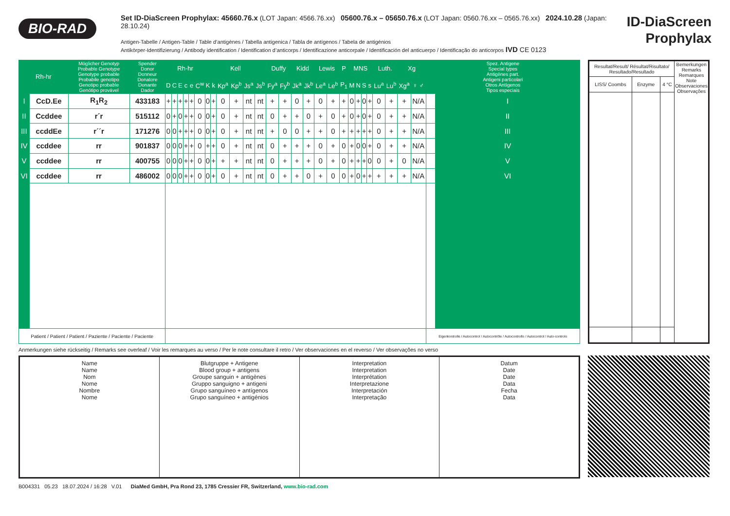BIO-RAD
Set ID-DiaScreen Prophylax: 45660.76.x (LOT Japan: 4566.76.xx) 05600.76.x – 05650.76.x (LOT Japan: 0560.76.xx – 0565.76.xx) 2024.10.28 (Japan: 28.10.24)
Antigen-Tabelle / Antigen-Table / Table d’antigènes / Tabella antigenica / Tabla de antígenos / Tabela de antigénios
Antikörper-Identifizierung / Antibody identification / Identification d’anticorps / Identificazione anticorpale / Identificación del anticuerpo / Identificação do anticorpos IVD CE 0123
ID-DiaScreen
Prophylax
| Rh-hr | | Möglicher Genotyp Probable Genotype Genotype probable Probabile genotipo Genotipo probable Genótipo provável | Spender Donor Donneur Donatore Donante Dador | Rh-hr | | | | | | Kell | | | | | | Duffy | | Kidd | | Lewis | | P | MNS | | | | Luth. | | Xg | | Spez. Antigene Special types Antigènes part. Antigeni particolari Otros Antígenos Tipos especiais | |
| --- | --- | --- | --- | --- | --- | --- | --- | --- | --- | --- | --- | --- | --- | --- | --- | --- | --- | --- | --- | --- | --- | --- | --- | --- | --- | --- | --- | --- | --- | --- | --- | --- |
| | | | | D | C | E | c | e | C<sup>w</sup> | K | k | Kp<sup>a</sup> | Kp<sup>b</sup> | Js<sup>a</sup> | Js<sup>b</sup> | Fy<sup>a</sup> | Fy<sup>b</sup> | Jk<sup>a</sup> | Jk<sup>b</sup> | Le<sup>a</sup> | Le<sup>b</sup> | P<sub>1</sub> | M | N | S | s | Lu<sup>a</sup> | Lu<sup>b</sup> | Xg<sup>a</sup> | ♀ ♂ | | |
| I | CcD.Ee | R<sub>1</sub>R<sub>2</sub> | 433183 | + | + | + | + | + | 0 | 0 | + | 0 | + | nt | nt | + | + | 0 | + | 0 | + | + | 0 | + | 0 | + | 0 | + | + | N/A | | I |
| II | Ccddee | r´r | 515112 | 0 | + | 0 | + | + | 0 | 0 | + | 0 | + | nt | nt | 0 | + | + | 0 | + | 0 | + | 0 | + | 0 | + | 0 | + | + | N/A | | II |
| III | ccddEe | r´´r | 171276 | 0 | 0 | + | + | + | 0 | 0 | + | 0 | + | nt | nt | + | 0 | 0 | + | + | 0 | + | + | + | + | + | 0 | + | + | N/A | | III |
| IV | ccddee | rr | 901837 | 0 | 0 | 0 | + | + | 0 | + | + | 0 | + | nt | nt | 0 | + | + | + | 0 | + | 0 | + | 0 | 0 | + | 0 | + | + | N/A | | IV |
| V | ccddee | rr | 400755 | 0 | 0 | 0 | + | + | 0 | 0 | + | + | + | nt | nt | 0 | + | + | + | 0 | + | 0 | + | + | + | 0 | 0 | + | 0 | N/A | | V |
| VI | ccddee | rr | 486002 | 0 | 0 | 0 | + | + | 0 | 0 | + | 0 | + | nt | nt | 0 | + | + | 0 | + | 0 | 0 | + | 0 | + | + | + | + | + | N/A | | VI |
| Patient / Patient / Patient / Paziente / Paciente / Paciente | | | | | | | | | | | | | | | | | | | | | | | | | | | | | | | Eigenkontrolle / Autocontrol / Autocontrôle / Autocontrollo / Autocontrol / Auto-controlo | |
| Resultat/Result/ Résultat/Risultato/ Resultado/Resultado | | | Bemerkungen Remarks Remarques Note Observaciones Observações |
| LISS/ Coombs | Enzyme | 4 °C | |
Anmerkungen siehe rückseitig / Remarks see overleaf / Voir les remarques au verso / Per le note consultare il retro / Ver observaciones en el reverso / Ver observações no verso
| Name Name Nom Nome Nombre Nome | Blutgruppe + Antigene Blood group + antigens Groupe sanguin + antigènes Gruppo sanguigno + antigeni Grupo sanguíneo + antígenos Grupo sanguíneo + antigénios | Interpretation Interpretation Interprétation Interpretazione Interpretación Interpretação | Datum Date Date Data Fecha Data |
B004331 05.23 18.07.2024 / 16:28 V.01 DiaMed GmbH, Pra Rond 23, 1785 Cressier FR, Switzerland, www.bio-rad.com